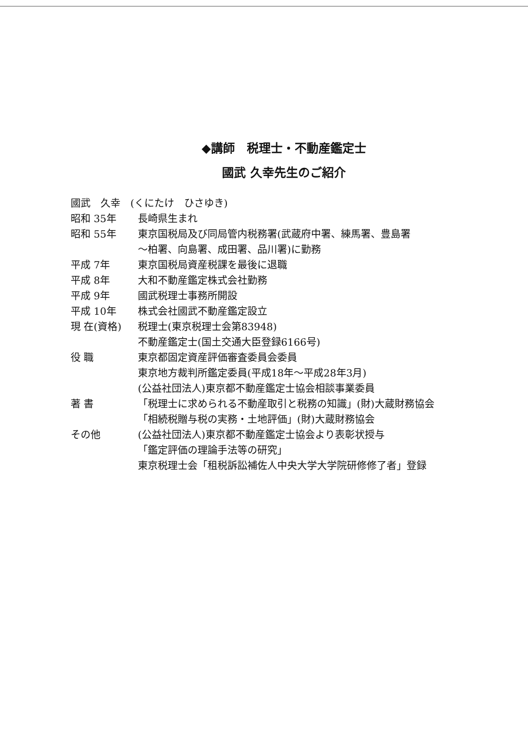◆講師　税理士・不動産鑑定士
國武 久幸先生のご紹介
| 國武 久幸 (くにたけ ひさゆき) | |
| 昭和 35年 | 長崎県生まれ |
| 昭和 55年 | 東京国税局及び同局管内税務署(武蔵府中署、練馬署、豊島署 |
| | ～柏署、向島署、成田署、品川署)に勤務 |
| 平成 7年 | 東京国税局資産税課を最後に退職 |
| 平成 8年 | 大和不動産鑑定株式会社勤務 |
| 平成 9年 | 國武税理士事務所開設 |
| 平成 10年 | 株式会社國武不動産鑑定設立 |
| 現 在(資格) | 税理士(東京税理士会第83948) |
| | 不動産鑑定士(国土交通大臣登録6166号) |
| 役 職 | 東京都固定資産評価審査委員会委員 |
| | 東京地方裁判所鑑定委員(平成18年～平成28年3月) |
| | (公益社団法人)東京都不動産鑑定士協会相談事業委員 |
| 著 書 | 「税理士に求められる不動産取引と税務の知識」(財)大蔵財務協会 |
| | 「相続税贈与税の実務・土地評価」(財)大蔵財務協会 |
| その他 | (公益社団法人)東京都不動産鑑定士協会より表彰状授与 |
| | 「鑑定評価の理論手法等の研究」 |
| | 東京税理士会「租税訴訟補佐人中央大学大学院研修修了者」登録 |